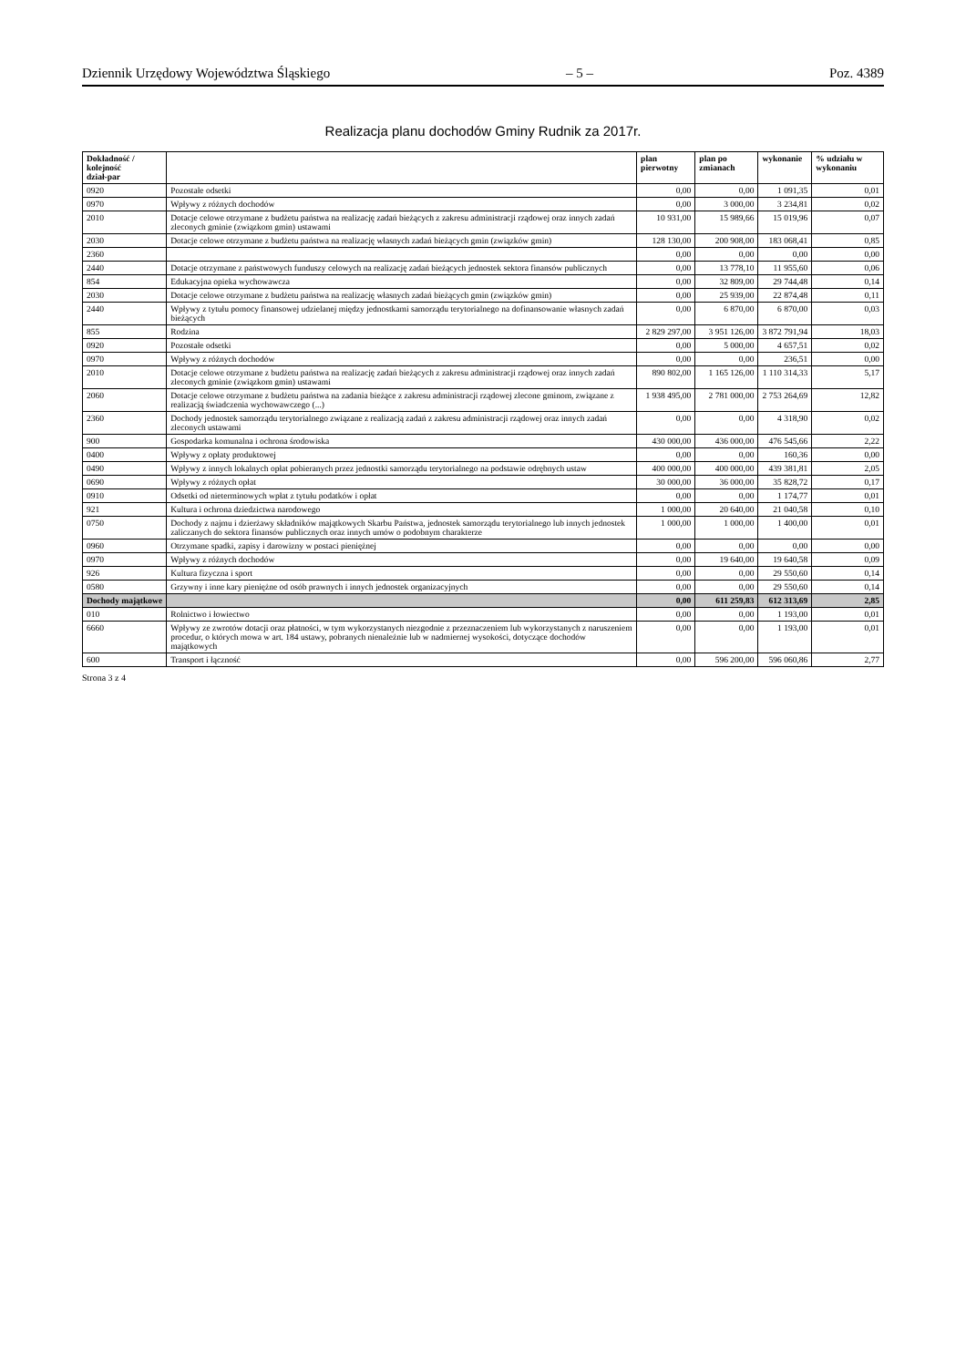Dziennik Urzędowy Województwa Śląskiego – 5 – Poz. 4389
Realizacja planu dochodów Gminy Rudnik za 2017r.
| Dokładność / kolejność dział-par | | plan pierwotny | plan po zmianach | wykonanie | % udziału w wykonaniu |
| --- | --- | --- | --- | --- | --- |
| 0920 | Pozostałe odsetki | 0,00 | 0,00 | 1 091,35 | 0,01 |
| 0970 | Wpływy z różnych dochodów | 0,00 | 3 000,00 | 3 234,81 | 0,02 |
| 2010 | Dotacje celowe otrzymane z budżetu państwa na realizację zadań bieżących z zakresu administracji rządowej oraz innych zadań zleconych gminie (związkom gmin) ustawami | 10 931,00 | 15 989,66 | 15 019,96 | 0,07 |
| 2030 | Dotacje celowe otrzymane z budżetu państwa na realizację własnych zadań bieżących gmin (związków gmin) | 128 130,00 | 200 908,00 | 183 068,41 | 0,85 |
| 2360 | | 0,00 | 0,00 | 0,00 | 0,00 |
| 2440 | Dotacje otrzymane z państwowych funduszy celowych na realizację zadań bieżących jednostek sektora finansów publicznych | 0,00 | 13 778,10 | 11 955,60 | 0,06 |
| 854 | Edukacyjna opieka wychowawcza | 0,00 | 32 809,00 | 29 744,48 | 0,14 |
| 2030 | Dotacje celowe otrzymane z budżetu państwa na realizację własnych zadań bieżących gmin (związków gmin) | 0,00 | 25 939,00 | 22 874,48 | 0,11 |
| 2440 | Wpływy z tytułu pomocy finansowej udzielanej między jednostkami samorządu terytorialnego na dofinansowanie własnych zadań bieżących | 0,00 | 6 870,00 | 6 870,00 | 0,03 |
| 855 | Rodzina | 2 829 297,00 | 3 951 126,00 | 3 872 791,94 | 18,03 |
| 0920 | Pozostałe odsetki | 0,00 | 5 000,00 | 4 657,51 | 0,02 |
| 0970 | Wpływy z różnych dochodów | 0,00 | 0,00 | 236,51 | 0,00 |
| 2010 | Dotacje celowe otrzymane z budżetu państwa na realizację zadań bieżących z zakresu administracji rządowej oraz innych zadań zleconych gminie (związkom gmin) ustawami | 890 802,00 | 1 165 126,00 | 1 110 314,33 | 5,17 |
| 2060 | Dotacje celowe otrzymane z budżetu państwa na zadania bieżące z zakresu administracji rządowej zlecone gminom, związane z realizacją świadczenia wychowawczego (...) | 1 938 495,00 | 2 781 000,00 | 2 753 264,69 | 12,82 |
| 2360 | Dochody jednostek samorządu terytorialnego związane z realizacją zadań z zakresu administracji rządowej oraz innych zadań zleconych ustawami | 0,00 | 0,00 | 4 318,90 | 0,02 |
| 900 | Gospodarka komunalna i ochrona środowiska | 430 000,00 | 436 000,00 | 476 545,66 | 2,22 |
| 0400 | Wpływy z opłaty produktowej | 0,00 | 0,00 | 160,36 | 0,00 |
| 0490 | Wpływy z innych lokalnych opłat pobieranych przez jednostki samorządu terytorialnego na podstawie odrębnych ustaw | 400 000,00 | 400 000,00 | 439 381,81 | 2,05 |
| 0690 | Wpływy z różnych opłat | 30 000,00 | 36 000,00 | 35 828,72 | 0,17 |
| 0910 | Odsetki od nieterminowych wpłat z tytułu podatków i opłat | 0,00 | 0,00 | 1 174,77 | 0,01 |
| 921 | Kultura i ochrona dziedzictwa narodowego | 1 000,00 | 20 640,00 | 21 040,58 | 0,10 |
| 0750 | Dochody z najmu i dzierżawy składników majątkowych Skarbu Państwa, jednostek samorządu terytorialnego lub innych jednostek zaliczanych do sektora finansów publicznych oraz innych umów o podobnym charakterze | 1 000,00 | 1 000,00 | 1 400,00 | 0,01 |
| 0960 | Otrzymane spadki, zapisy i darowizny w postaci pieniężnej | 0,00 | 0,00 | 0,00 | 0,00 |
| 0970 | Wpływy z różnych dochodów | 0,00 | 19 640,00 | 19 640,58 | 0,09 |
| 926 | Kultura fizyczna i sport | 0,00 | 0,00 | 29 550,60 | 0,14 |
| 0580 | Grzywny i inne kary pieniężne od osób prawnych i innych jednostek organizacyjnych | 0,00 | 0,00 | 29 550,60 | 0,14 |
| Dochody majątkowe | | 0,00 | 611 259,83 | 612 313,69 | 2,85 |
| 010 | Rolnictwo i łowiectwo | 0,00 | 0,00 | 1 193,00 | 0,01 |
| 6660 | Wpływy ze zwrotów dotacji oraz płatności, w tym wykorzystanych niezgodnie z przeznaczeniem lub wykorzystanych z naruszeniem procedur, o których mowa w art. 184 ustawy, pobranych nienależnie lub w nadmiernej wysokości, dotyczące dochodów majątkowych | 0,00 | 0,00 | 1 193,00 | 0,01 |
| 600 | Transport i łączność | 0,00 | 596 200,00 | 596 060,86 | 2,77 |
Strona 3 z 4